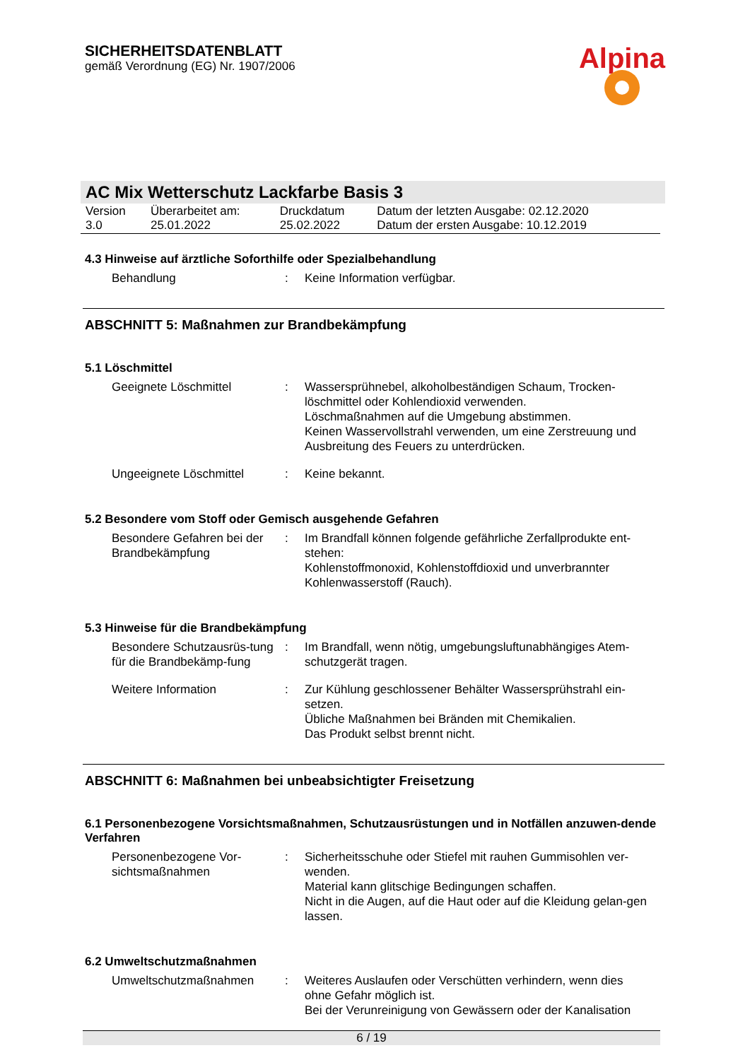SICHERHEITSDATENBLATT
gemäß Verordnung (EG) Nr. 1907/2006
Alpina
AC Mix Wetterschutz Lackfarbe Basis 3
| Version 3.0 | Überarbeitet am: 25.01.2022 | Druckdatum 25.02.2022 | Datum der letzten Ausgabe: 02.12.2020 Datum der ersten Ausgabe: 10.12.2019 |
4.3 Hinweise auf ärztliche Soforthilfe oder Spezialbehandlung
| Behandlung | : | Keine Information verfügbar. |
ABSCHNITT 5: Maßnahmen zur Brandbekämpfung
5.1 Löschmittel
| Geeignete Löschmittel | : | Wassersprühnebel, alkoholbeständigen Schaum, Trocken-löschmittel oder Kohlendioxid verwenden. Löschmaßnahmen auf die Umgebung abstimmen. Keinen Wasservollstrahl verwenden, um eine Zerstreuung und Ausbreitung des Feuers zu unterdrücken. |
| Ungeeignete Löschmittel | : | Keine bekannt. |
5.2 Besondere vom Stoff oder Gemisch ausgehende Gefahren
| Besondere Gefahren bei der Brandbekämpfung | : | Im Brandfall können folgende gefährliche Zerfallprodukte ent-stehen: Kohlenstoffmonoxid, Kohlenstoffdioxid und unverbrannter Kohlenwasserstoff (Rauch). |
5.3 Hinweise für die Brandbekämpfung
| Besondere Schutzausrüs-tung für die Brandbekämp-fung | : | Im Brandfall, wenn nötig, umgebungsluftunabhängiges Atem-schutzgerät tragen. |
| Weitere Information | : | Zur Kühlung geschlossener Behälter Wassersprühstrahl ein-setzen. Übliche Maßnahmen bei Bränden mit Chemikalien. Das Produkt selbst brennt nicht. |
ABSCHNITT 6: Maßnahmen bei unbeabsichtigter Freisetzung
6.1 Personenbezogene Vorsichtsmaßnahmen, Schutzausrüstungen und in Notfällen anzuwen-dende Verfahren
| Personenbezogene Vor-sichtsmaßnahmen | : | Sicherheitsschuhe oder Stiefel mit rauhen Gummisohlen ver-wenden. Material kann glitschige Bedingungen schaffen. Nicht in die Augen, auf die Haut oder auf die Kleidung gelan-gen lassen. |
6.2 Umweltschutzmaßnahmen
| Umweltschutzmaßnahmen | : | Weiteres Auslaufen oder Verschütten verhindern, wenn dies ohne Gefahr möglich ist. Bei der Verunreinigung von Gewässern oder der Kanalisation |
6 / 19